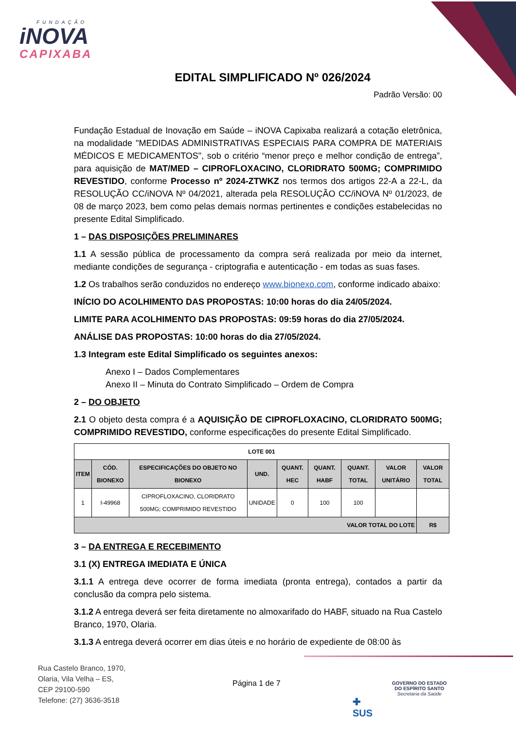FUNDAÇÃO
iNOVA
CAPIXABA
EDITAL SIMPLIFICADO Nº 026/2024
Padrão Versão: 00
Fundação Estadual de Inovação em Saúde – iNOVA Capixaba realizará a cotação eletrônica, na modalidade "MEDIDAS ADMINISTRATIVAS ESPECIAIS PARA COMPRA DE MATERIAIS MÉDICOS E MEDICAMENTOS", sob o critério “menor preço e melhor condição de entrega”, para aquisição de MAT/MED – CIPROFLOXACINO, CLORIDRATO 500MG; COMPRIMIDO REVESTIDO, conforme Processo nº 2024-ZTWKZ nos termos dos artigos 22-A a 22-L, da RESOLUÇÃO CC/iNOVA Nº 04/2021, alterada pela RESOLUÇÃO CC/iNOVA Nº 01/2023, de 08 de março 2023, bem como pelas demais normas pertinentes e condições estabelecidas no presente Edital Simplificado.
1 – DAS DISPOSIÇÕES PRELIMINARES
1.1 A sessão pública de processamento da compra será realizada por meio da internet, mediante condições de segurança - criptografia e autenticação - em todas as suas fases.
1.2 Os trabalhos serão conduzidos no endereço www.bionexo.com, conforme indicado abaixo:
INÍCIO DO ACOLHIMENTO DAS PROPOSTAS: 10:00 horas do dia 24/05/2024.
LIMITE PARA ACOLHIMENTO DAS PROPOSTAS: 09:59 horas do dia 27/05/2024.
ANÁLISE DAS PROPOSTAS: 10:00 horas do dia 27/05/2024.
1.3 Integram este Edital Simplificado os seguintes anexos:
Anexo I – Dados Complementares
Anexo II – Minuta do Contrato Simplificado – Ordem de Compra
2 – DO OBJETO
2.1 O objeto desta compra é a AQUISIÇÃO DE CIPROFLOXACINO, CLORIDRATO 500MG; COMPRIMIDO REVESTIDO, conforme especificações do presente Edital Simplificado.
| LOTE 001 | | | | | | | | |
| --- | --- | --- | --- | --- | --- | --- | --- | --- |
| ITEM | CÓD. BIONEXO | ESPECIFICAÇÕES DO OBJETO NO BIONEXO | UND. | QUANT. HEC | QUANT. HABF | QUANT. TOTAL | VALOR UNITÁRIO | VALOR TOTAL |
| 1 | I-49968 | CIPROFLOXACINO, CLORIDRATO 500MG; COMPRIMIDO REVESTIDO | UNIDADE | 0 | 100 | 100 | | |
| VALOR TOTAL DO LOTE | | | | | | | | R$ |
3 – DA ENTREGA E RECEBIMENTO
3.1 (X) ENTREGA IMEDIATA E ÚNICA
3.1.1 A entrega deve ocorrer de forma imediata (pronta entrega), contados a partir da conclusão da compra pelo sistema.
3.1.2 A entrega deverá ser feita diretamente no almoxarifado do HABF, situado na Rua Castelo Branco, 1970, Olaria.
3.1.3 A entrega deverá ocorrer em dias úteis e no horário de expediente de 08:00 às
Rua Castelo Branco, 1970,
Olaria, Vila Velha – ES,
CEP 29100-590
Telefone: (27) 3636-3518
Página 1 de 7
✚
SUS
GOVERNO DO ESTADO
DO ESPÍRITO SANTO
Secretaria da Saúde